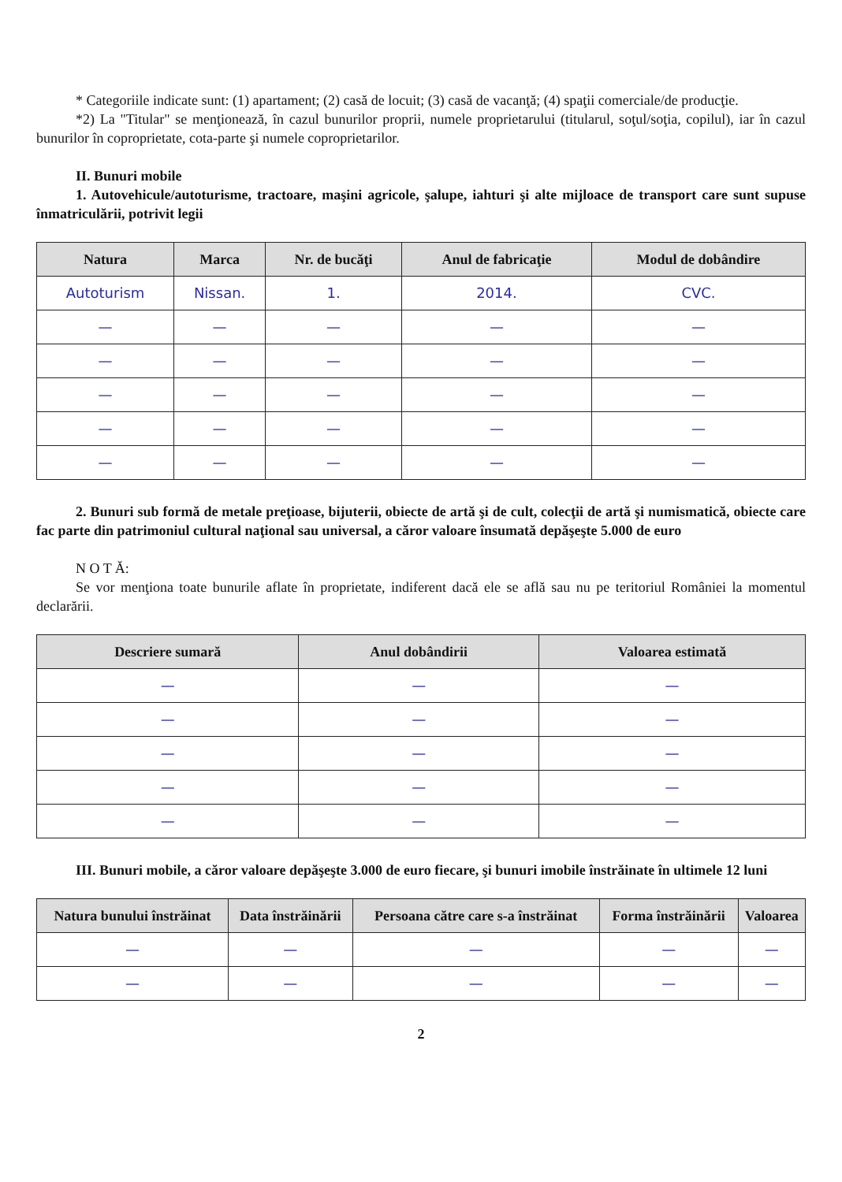* Categoriile indicate sunt: (1) apartament; (2) casă de locuit; (3) casă de vacanţă; (4) spaţii comerciale/de producţie.
*2) La "Titular" se menţionează, în cazul bunurilor proprii, numele proprietarului (titularul, soţul/soţia, copilul), iar în cazul bunurilor în coproprietate, cota-parte şi numele coproprietarilor.
II. Bunuri mobile
1. Autovehicule/autoturisme, tractoare, maşini agricole, şalupe, iahturi şi alte mijloace de transport care sunt supuse înmatriculării, potrivit legii
| Natura | Marca | Nr. de bucăţi | Anul de fabricaţie | Modul de dobândire |
| --- | --- | --- | --- | --- |
| Autoturism | Nissan. | 1. | 2014. | CVC. |
| — | — | — | — | — |
| — | — | — | — | — |
| — | — | — | — | — |
| — | — | — | — | — |
| — | — | — | — | — |
2. Bunuri sub formă de metale preţioase, bijuterii, obiecte de artă şi de cult, colecţii de artă şi numismatică, obiecte care fac parte din patrimoniul cultural naţional sau universal, a căror valoare însumată depăşeşte 5.000 de euro
N O T Ă:
Se vor menţiona toate bunurile aflate în proprietate, indiferent dacă ele se află sau nu pe teritoriul României la momentul declarării.
| Descriere sumară | Anul dobândirii | Valoarea estimată |
| --- | --- | --- |
| — | — | — |
| — | — | — |
| — | — | — |
| — | — | — |
| — | — | — |
III. Bunuri mobile, a căror valoare depăşeşte 3.000 de euro fiecare, şi bunuri imobile înstrăinate în ultimele 12 luni
| Natura bunului înstrăinat | Data înstrăinării | Persoana către care s-a înstrăinat | Forma înstrăinării | Valoarea |
| --- | --- | --- | --- | --- |
| — | — | — | — | — |
| — | — | — | — | — |
2